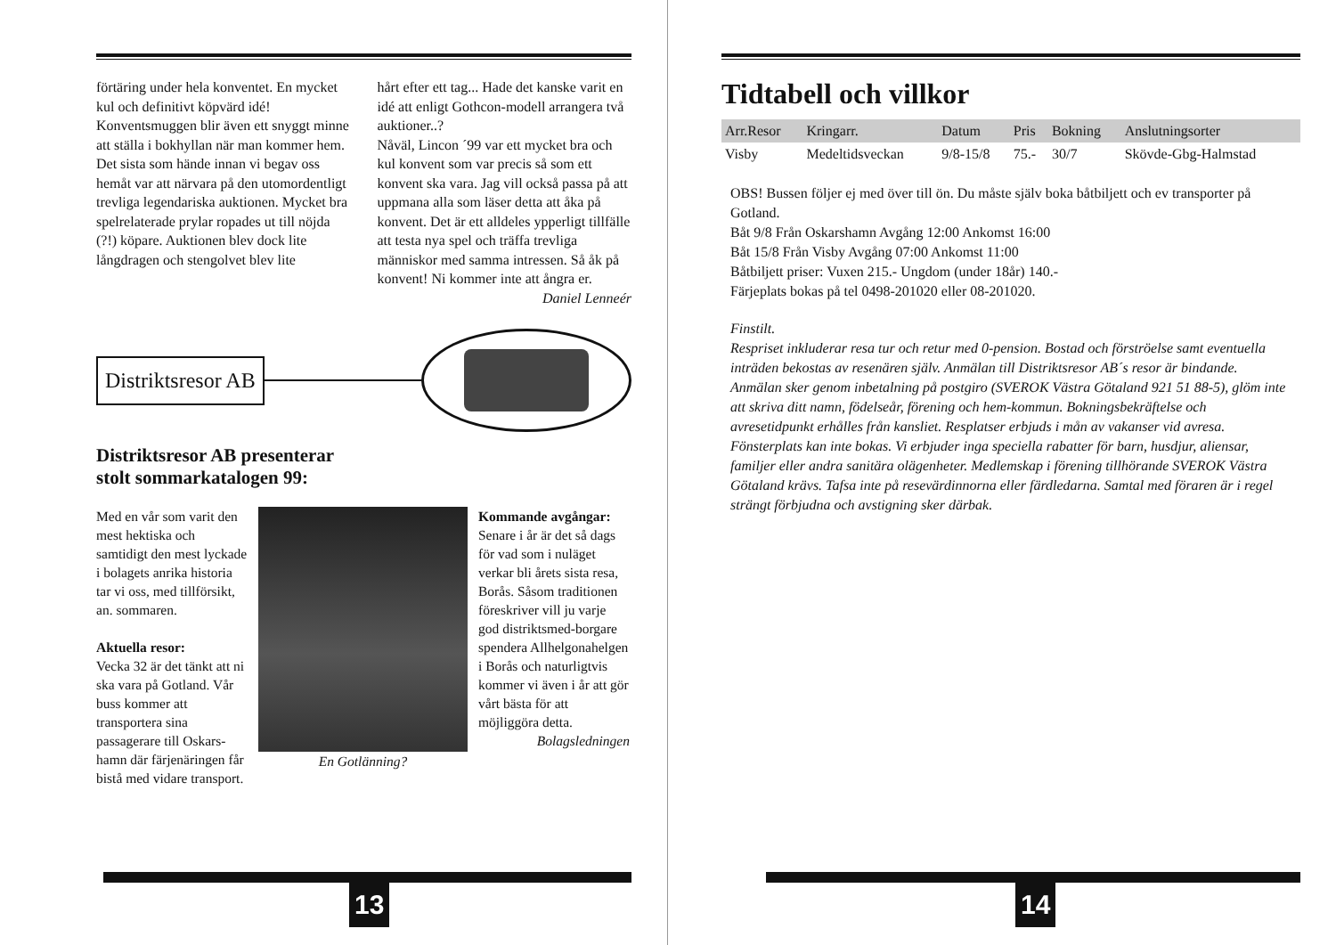förtäring under hela konventet. En mycket kul och definitivt köpvärd idé! Konventsmuggen blir även ett snyggt minne att ställa i bokhyllan när man kommer hem.
Det sista som hände innan vi begav oss hemåt var att närvara på den utomordentligt trevliga legendariska auktionen. Mycket bra spelrelaterade prylar ropades ut till nöjda (?!) köpare. Auktionen blev dock lite långdragen och stengolvet blev lite
hårt efter ett tag... Hade det kanske varit en idé att enligt Gothcon-modell arrangera två auktioner..?
Nåväl, Lincon ´99 var ett mycket bra och kul konvent som var precis så som ett konvent ska vara. Jag vill också passa på att uppmana alla som läser detta att åka på konvent. Det är ett alldeles ypperligt tillfälle att testa nya spel och träffa trevliga människor med samma intressen. Så åk på konvent! Ni kommer inte att ångra er.
Daniel Lenneér
Distriktsresor AB
Distriktsresor AB presenterar
stolt sommarkatalogen 99:
Med en vår som varit den mest hektiska och samtidigt den mest lyckade i bolagets anrika historia tar vi oss, med tillförsikt, an. sommaren.
Aktuella resor:
Vecka 32 är det tänkt att ni ska vara på Gotland. Vår buss kommer att transportera sina passagerare till Oskars-hamn där färjenäringen får bistå med vidare transport.
En Gotlänning? Kommande avgångar:
Senare i år är det så dags för vad som i nuläget verkar bli årets sista resa, Borås. Såsom traditionen föreskriver vill ju varje god distriktsmed-borgare spendera Allhelgonahelgen i Borås och naturligtvis kommer vi även i år att gör vårt bästa för att möjliggöra detta.
Bolagsledningen
13
Tidtabell och villkor
| Arr.Resor | Kringarr. | Datum | Pris | Bokning | Anslutningsorter |
| --- | --- | --- | --- | --- | --- |
| Visby | Medeltidsveckan | 9/8-15/8 | 75.- | 30/7 | Skövde-Gbg-Halmstad |
OBS! Bussen följer ej med över till ön. Du måste själv boka båtbiljett och ev transporter på Gotland.
Båt 9/8 Från Oskarshamn Avgång 12:00 Ankomst 16:00
Båt 15/8 Från Visby Avgång 07:00 Ankomst 11:00
Båtbiljett priser: Vuxen 215.- Ungdom (under 18år) 140.-
Färjeplats bokas på tel 0498-201020 eller 08-201020.
Finstilt.
Respriset inkluderar resa tur och retur med 0-pension. Bostad och förströelse samt eventuella inträden bekostas av resenären själv. Anmälan till Distriktsresor AB´s resor är bindande. Anmälan sker genom inbetalning på postgiro (SVEROK Västra Götaland 921 51 88-5), glöm inte att skriva ditt namn, födelseår, förening och hem-kommun. Bokningsbekräftelse och avresetidpunkt erhålles från kansliet. Resplatser erbjuds i mån av vakanser vid avresa. Fönsterplats kan inte bokas. Vi erbjuder inga speciella rabatter för barn, husdjur, aliensar, familjer eller andra sanitära olägenheter. Medlemskap i förening tillhörande SVEROK Västra Götaland krävs. Tafsa inte på resevärdinnorna eller färdledarna. Samtal med föraren är i regel strängt förbjudna och avstigning sker därbak.
14